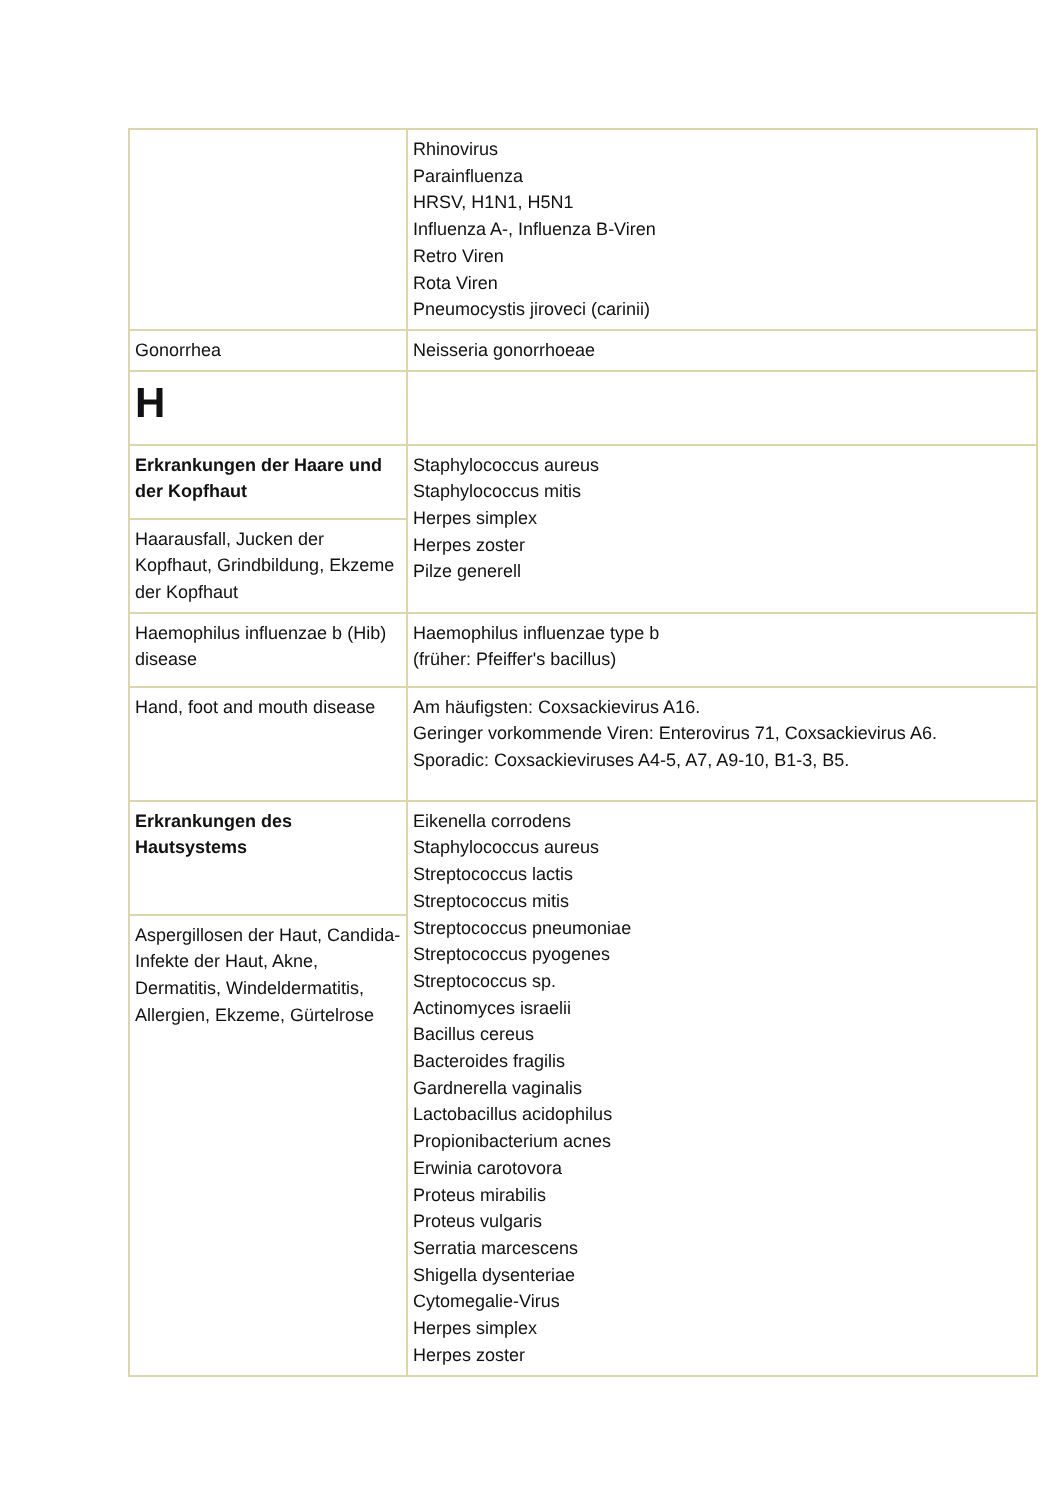| | Rhinovirus Parainfluenza HRSV, H1N1, H5N1 Influenza A-, Influenza B-Viren Retro Viren Rota Viren Pneumocystis jiroveci (carinii) |
| Gonorrhea | Neisseria gonorrhoeae |
| H | |
| Erkrankungen der Haare und der Kopfhaut | Staphylococcus aureus Staphylococcus mitis Herpes simplex Herpes zoster Pilze generell |
| Haarausfall, Jucken der Kopfhaut, Grindbildung, Ekzeme der Kopfhaut | |
| Haemophilus influenzae b (Hib) disease | Haemophilus influenzae type b (früher: Pfeiffer's bacillus) |
| Hand, foot and mouth disease | Am häufigsten: Coxsackievirus A16. Geringer vorkommende Viren: Enterovirus 71, Coxsackievirus A6. Sporadic: Coxsackieviruses A4-5, A7, A9-10, B1-3, B5. |
| Erkrankungen des Hautsystems | Eikenella corrodens Staphylococcus aureus Streptococcus lactis Streptococcus mitis Streptococcus pneumoniae Streptococcus pyogenes Streptococcus sp. Actinomyces israelii Bacillus cereus Bacteroides fragilis Gardnerella vaginalis Lactobacillus acidophilus Propionibacterium acnes Erwinia carotovora Proteus mirabilis Proteus vulgaris Serratia marcescens Shigella dysenteriae Cytomegalie-Virus Herpes simplex Herpes zoster |
| Aspergillosen der Haut, Candida-Infekte der Haut, Akne, Dermatitis, Windeldermatitis, Allergien, Ekzeme, Gürtelrose | |